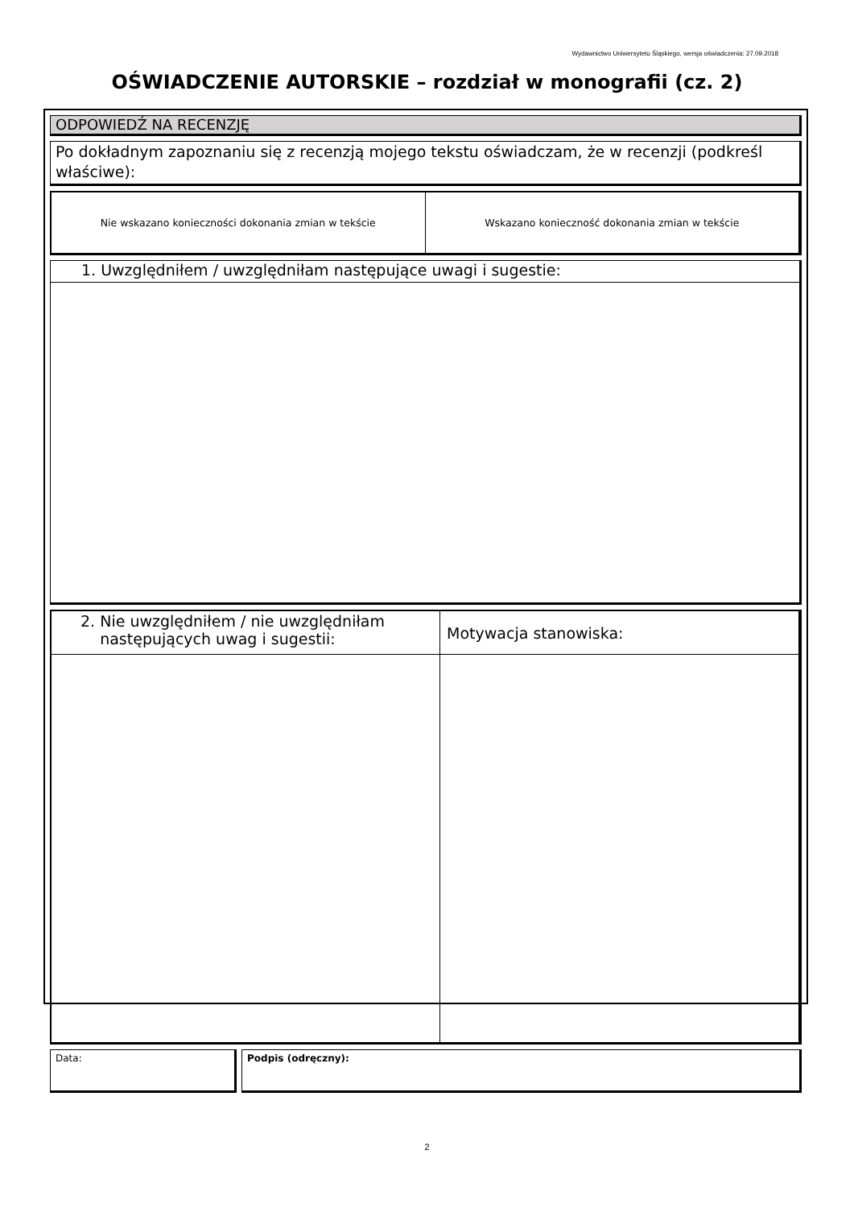Wydawnictwo Uniwersytetu Śląskiego, wersja oświadczenia: 27.09.2018
OŚWIADCZENIE AUTORSKIE – rozdział w monografii (cz. 2)
ODPOWIEDŹ NA RECENZJĘ
Po dokładnym zapoznaniu się z recenzją mojego tekstu oświadczam, że w recenzji (podkreśl właściwe):
| Nie wskazano konieczności dokonania zmian w tekście | Wskazano konieczność dokonania zmian w tekście |
1. Uwzględniłem / uwzględniłam następujące uwagi i sugestie:
| 2. Nie uwzględniłem / nie uwzględniłam następujących uwag i sugestii: | Motywacja stanowiska: |
Data: Podpis (odręczny):
2